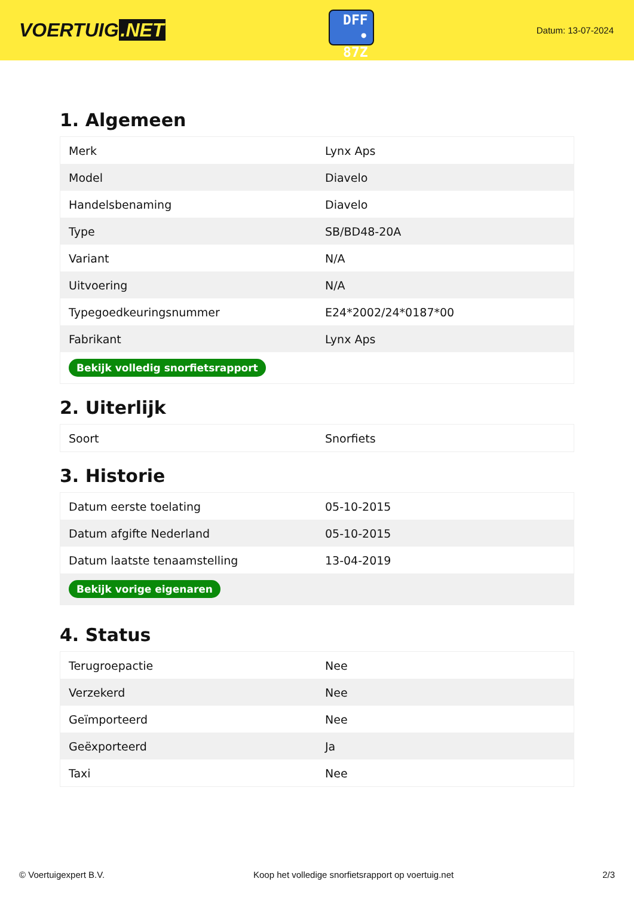VOERTUIG.NET
DFF
• 87Z
Datum: 13-07-2024
1. Algemeen
| Merk | Lynx Aps |
| Model | Diavelo |
| Handelsbenaming | Diavelo |
| Type | SB/BD48-20A |
| Variant | N/A |
| Uitvoering | N/A |
| Typegoedkeuringsnummer | E24*2002/24*0187*00 |
| Fabrikant | Lynx Aps |
| Bekijk volledig snorfietsrapport | |
2. Uiterlijk
| Soort | Snorfiets |
3. Historie
| Datum eerste toelating | 05-10-2015 |
| Datum afgifte Nederland | 05-10-2015 |
| Datum laatste tenaamstelling | 13-04-2019 |
| Bekijk vorige eigenaren | |
4. Status
| Terugroepactie | Nee |
| Verzekerd | Nee |
| Geïmporteerd | Nee |
| Geëxporteerd | Ja |
| Taxi | Nee |
© Voertuigexpert B.V. Koop het volledige snorfietsrapport op voertuig.net 2/3